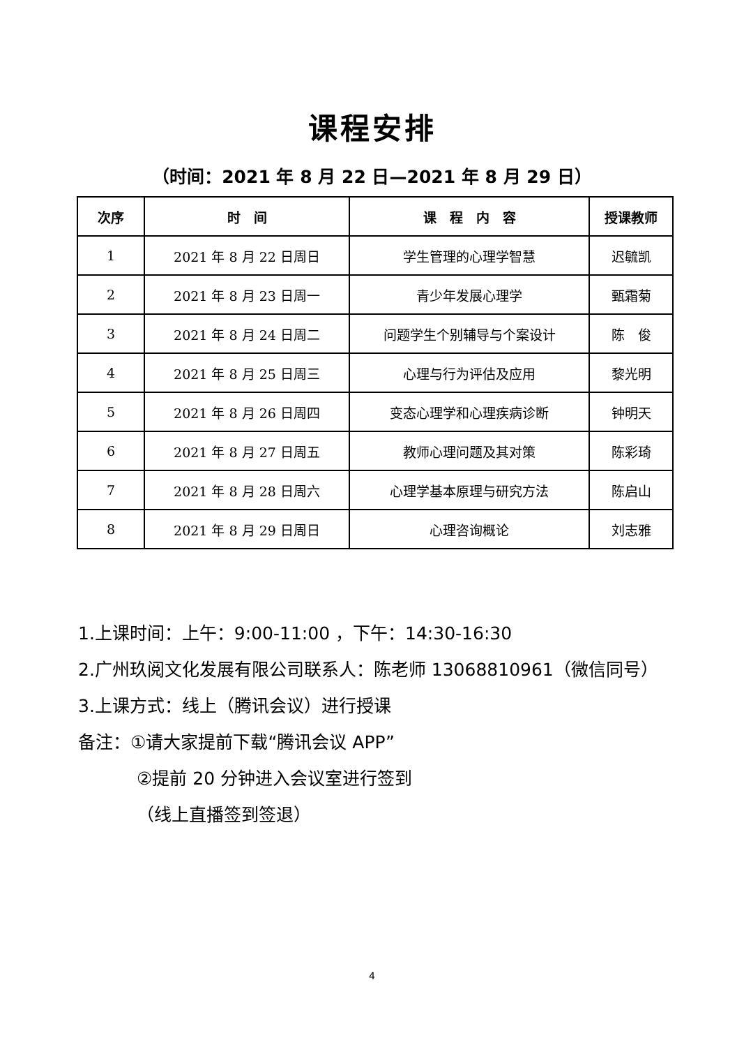课程安排
（时间：2021 年 8 月 22 日—2021 年 8 月 29 日）
| 次序 | 时 间 | 课 程 内 容 | 授课教师 |
| --- | --- | --- | --- |
| 1 | 2021 年 8 月 22 日周日 | 学生管理的心理学智慧 | 迟毓凯 |
| 2 | 2021 年 8 月 23 日周一 | 青少年发展心理学 | 甄霜菊 |
| 3 | 2021 年 8 月 24 日周二 | 问题学生个别辅导与个案设计 | 陈 俊 |
| 4 | 2021 年 8 月 25 日周三 | 心理与行为评估及应用 | 黎光明 |
| 5 | 2021 年 8 月 26 日周四 | 变态心理学和心理疾病诊断 | 钟明天 |
| 6 | 2021 年 8 月 27 日周五 | 教师心理问题及其对策 | 陈彩琦 |
| 7 | 2021 年 8 月 28 日周六 | 心理学基本原理与研究方法 | 陈启山 |
| 8 | 2021 年 8 月 29 日周日 | 心理咨询概论 | 刘志雅 |
1.上课时间：上午：9:00-11:00 ，下午：14:30-16:30
2.广州玖阅文化发展有限公司联系人：陈老师 13068810961（微信同号）
3.上课方式：线上（腾讯会议）进行授课
备注：①请大家提前下载“腾讯会议 APP”
②提前 20 分钟进入会议室进行签到
（线上直播签到签退）
4